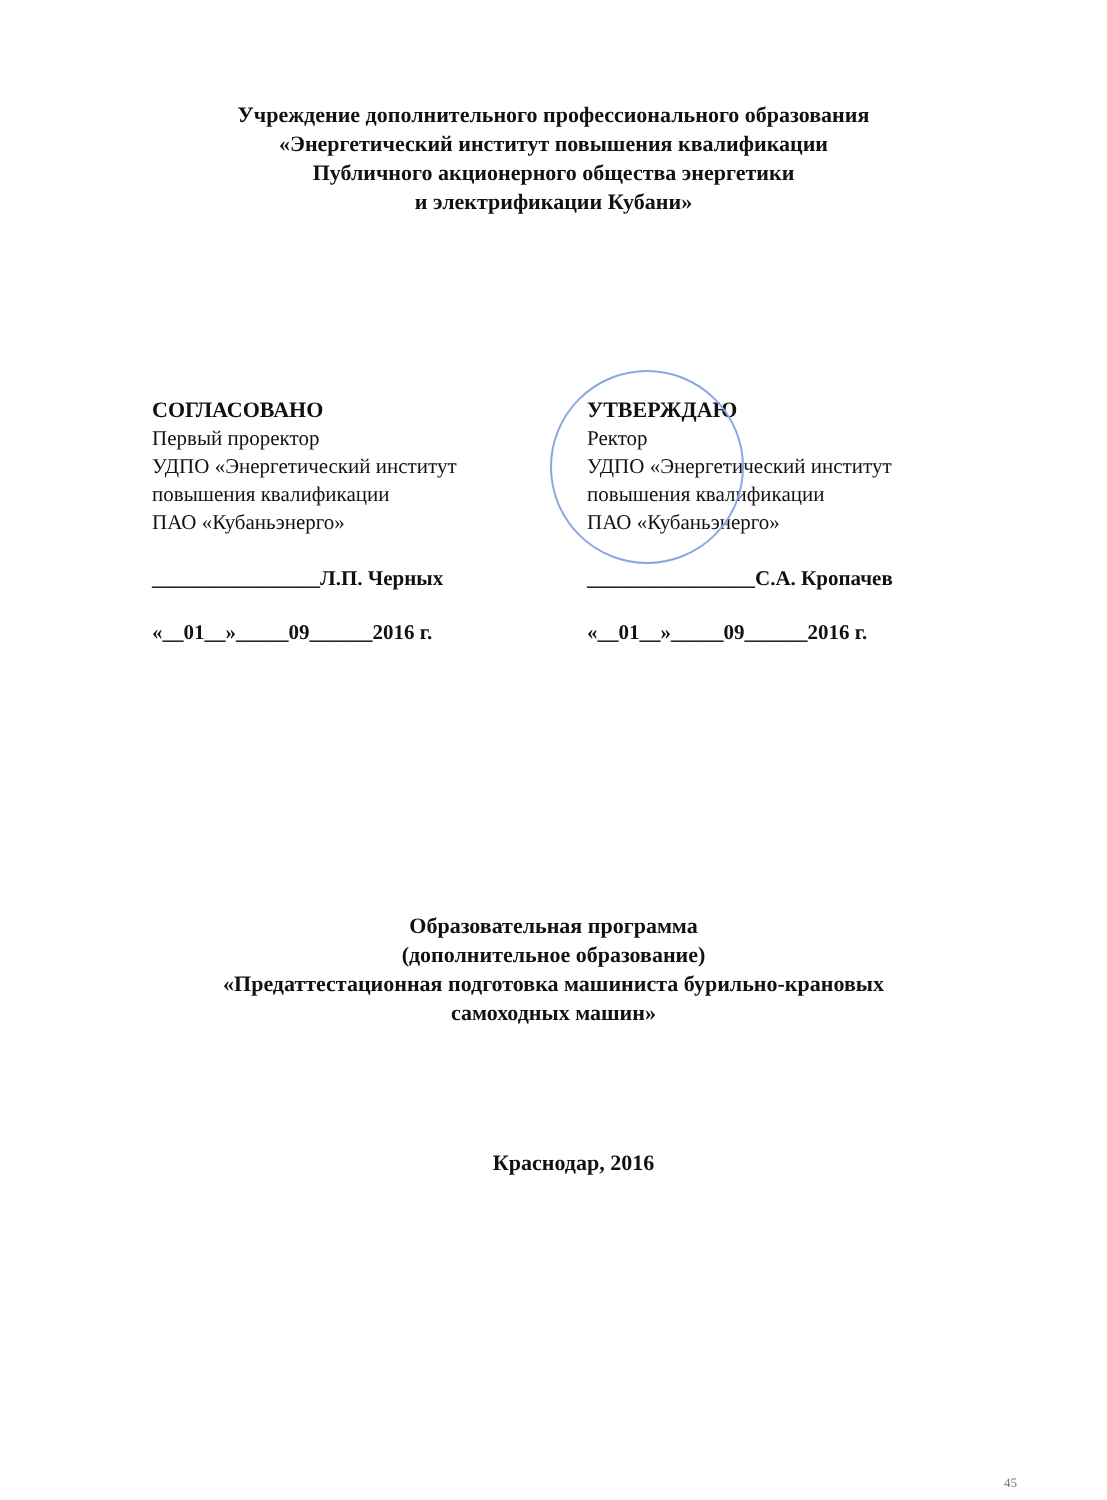Учреждение дополнительного профессионального образования
«Энергетический институт повышения квалификации
Публичного акционерного общества энергетики
и электрификации Кубани»
СОГЛАСОВАНО
Первый проректор
УДПО «Энергетический институт
повышения квалификации
ПАО «Кубаньэнерго»
________________Л.П. Черных
«__01__»_____09______2016 г.
УТВЕРЖДАЮ
Ректор
УДПО «Энергетический институт
повышения квалификации
ПАО «Кубаньэнерго»
________________С.А. Кропачев
«__01__»_____09______2016 г.
Образовательная программа
(дополнительное образование)
«Предаттестационная подготовка машиниста бурильно-крановых
самоходных машин»
Краснодар, 2016
45